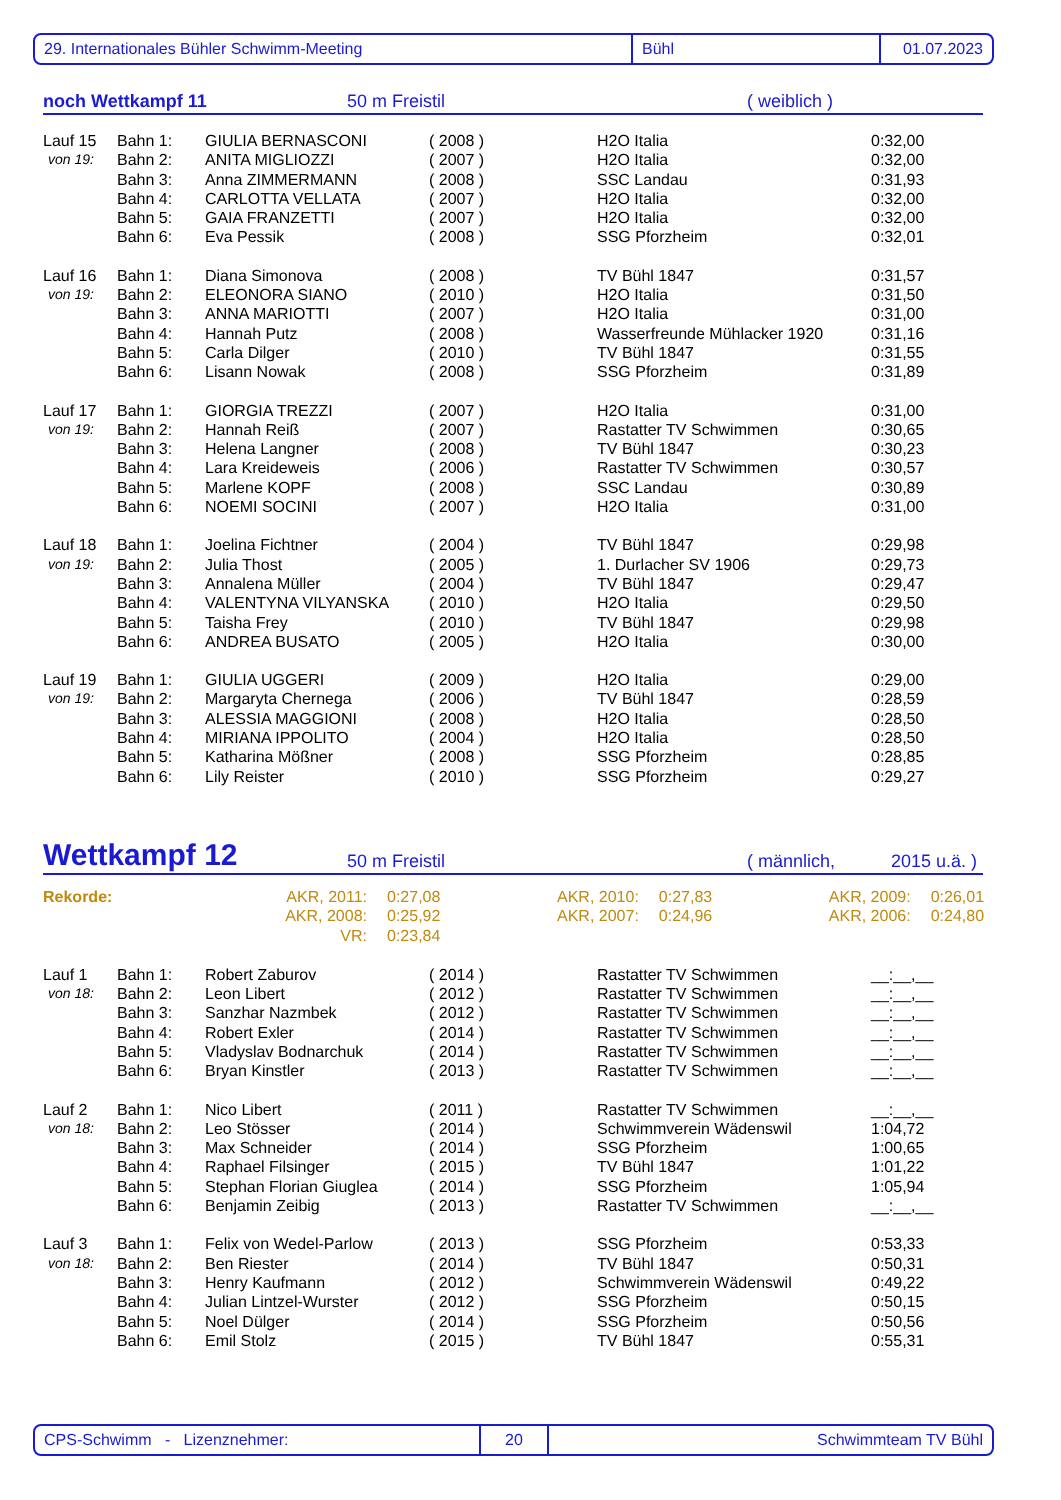29. Internationales Bühler Schwimm-Meeting Bühl 01.07.2023
noch Wettkampf 11 50 m Freistil ( weiblich )
| Lauf 15 | Bahn 1: | GIULIA BERNASCONI | ( 2008 ) | H2O Italia | 0:32,00 |
| von 19: | Bahn 2: | ANITA MIGLIOZZI | ( 2007 ) | H2O Italia | 0:32,00 |
| | Bahn 3: | Anna ZIMMERMANN | ( 2008 ) | SSC Landau | 0:31,93 |
| | Bahn 4: | CARLOTTA VELLATA | ( 2007 ) | H2O Italia | 0:32,00 |
| | Bahn 5: | GAIA FRANZETTI | ( 2007 ) | H2O Italia | 0:32,00 |
| | Bahn 6: | Eva Pessik | ( 2008 ) | SSG Pforzheim | 0:32,01 |
| Lauf 16 | Bahn 1: | Diana Simonova | ( 2008 ) | TV Bühl 1847 | 0:31,57 |
| von 19: | Bahn 2: | ELEONORA SIANO | ( 2010 ) | H2O Italia | 0:31,50 |
| | Bahn 3: | ANNA MARIOTTI | ( 2007 ) | H2O Italia | 0:31,00 |
| | Bahn 4: | Hannah Putz | ( 2008 ) | Wasserfreunde Mühlacker 1920 | 0:31,16 |
| | Bahn 5: | Carla Dilger | ( 2010 ) | TV Bühl 1847 | 0:31,55 |
| | Bahn 6: | Lisann Nowak | ( 2008 ) | SSG Pforzheim | 0:31,89 |
| Lauf 17 | Bahn 1: | GIORGIA TREZZI | ( 2007 ) | H2O Italia | 0:31,00 |
| von 19: | Bahn 2: | Hannah Reiß | ( 2007 ) | Rastatter TV Schwimmen | 0:30,65 |
| | Bahn 3: | Helena Langner | ( 2008 ) | TV Bühl 1847 | 0:30,23 |
| | Bahn 4: | Lara Kreideweis | ( 2006 ) | Rastatter TV Schwimmen | 0:30,57 |
| | Bahn 5: | Marlene KOPF | ( 2008 ) | SSC Landau | 0:30,89 |
| | Bahn 6: | NOEMI SOCINI | ( 2007 ) | H2O Italia | 0:31,00 |
| Lauf 18 | Bahn 1: | Joelina Fichtner | ( 2004 ) | TV Bühl 1847 | 0:29,98 |
| von 19: | Bahn 2: | Julia Thost | ( 2005 ) | 1. Durlacher SV 1906 | 0:29,73 |
| | Bahn 3: | Annalena Müller | ( 2004 ) | TV Bühl 1847 | 0:29,47 |
| | Bahn 4: | VALENTYNA VILYANSKA | ( 2010 ) | H2O Italia | 0:29,50 |
| | Bahn 5: | Taisha Frey | ( 2010 ) | TV Bühl 1847 | 0:29,98 |
| | Bahn 6: | ANDREA BUSATO | ( 2005 ) | H2O Italia | 0:30,00 |
| Lauf 19 | Bahn 1: | GIULIA UGGERI | ( 2009 ) | H2O Italia | 0:29,00 |
| von 19: | Bahn 2: | Margaryta Chernega | ( 2006 ) | TV Bühl 1847 | 0:28,59 |
| | Bahn 3: | ALESSIA MAGGIONI | ( 2008 ) | H2O Italia | 0:28,50 |
| | Bahn 4: | MIRIANA IPPOLITO | ( 2004 ) | H2O Italia | 0:28,50 |
| | Bahn 5: | Katharina Mößner | ( 2008 ) | SSG Pforzheim | 0:28,85 |
| | Bahn 6: | Lily Reister | ( 2010 ) | SSG Pforzheim | 0:29,27 |
Wettkampf 12 50 m Freistil ( männlich, 2015 u.ä. )
| Rekorde: | AKR, 2011: | 0:27,08 | AKR, 2010: | 0:27,83 | AKR, 2009: | 0:26,01 |
| | AKR, 2008: | 0:25,92 | AKR, 2007: | 0:24,96 | AKR, 2006: | 0:24,80 |
| | VR: | 0:23,84 | | | | |
| Lauf 1 | Bahn 1: | Robert Zaburov | ( 2014 ) | Rastatter TV Schwimmen | __:__,__ |
| von 18: | Bahn 2: | Leon Libert | ( 2012 ) | Rastatter TV Schwimmen | __:__,__ |
| | Bahn 3: | Sanzhar Nazmbek | ( 2012 ) | Rastatter TV Schwimmen | __:__,__ |
| | Bahn 4: | Robert Exler | ( 2014 ) | Rastatter TV Schwimmen | __:__,__ |
| | Bahn 5: | Vladyslav Bodnarchuk | ( 2014 ) | Rastatter TV Schwimmen | __:__,__ |
| | Bahn 6: | Bryan Kinstler | ( 2013 ) | Rastatter TV Schwimmen | __:__,__ |
| Lauf 2 | Bahn 1: | Nico Libert | ( 2011 ) | Rastatter TV Schwimmen | __:__,__ |
| von 18: | Bahn 2: | Leo Stösser | ( 2014 ) | Schwimmverein Wädenswil | 1:04,72 |
| | Bahn 3: | Max Schneider | ( 2014 ) | SSG Pforzheim | 1:00,65 |
| | Bahn 4: | Raphael Filsinger | ( 2015 ) | TV Bühl 1847 | 1:01,22 |
| | Bahn 5: | Stephan Florian Giuglea | ( 2014 ) | SSG Pforzheim | 1:05,94 |
| | Bahn 6: | Benjamin Zeibig | ( 2013 ) | Rastatter TV Schwimmen | __:__,__ |
| Lauf 3 | Bahn 1: | Felix von Wedel-Parlow | ( 2013 ) | SSG Pforzheim | 0:53,33 |
| von 18: | Bahn 2: | Ben Riester | ( 2014 ) | TV Bühl 1847 | 0:50,31 |
| | Bahn 3: | Henry Kaufmann | ( 2012 ) | Schwimmverein Wädenswil | 0:49,22 |
| | Bahn 4: | Julian Lintzel-Wurster | ( 2012 ) | SSG Pforzheim | 0:50,15 |
| | Bahn 5: | Noel Dülger | ( 2014 ) | SSG Pforzheim | 0:50,56 |
| | Bahn 6: | Emil Stolz | ( 2015 ) | TV Bühl 1847 | 0:55,31 |
CPS-Schwimm - Lizenznehmer: 20 Schwimmteam TV Bühl